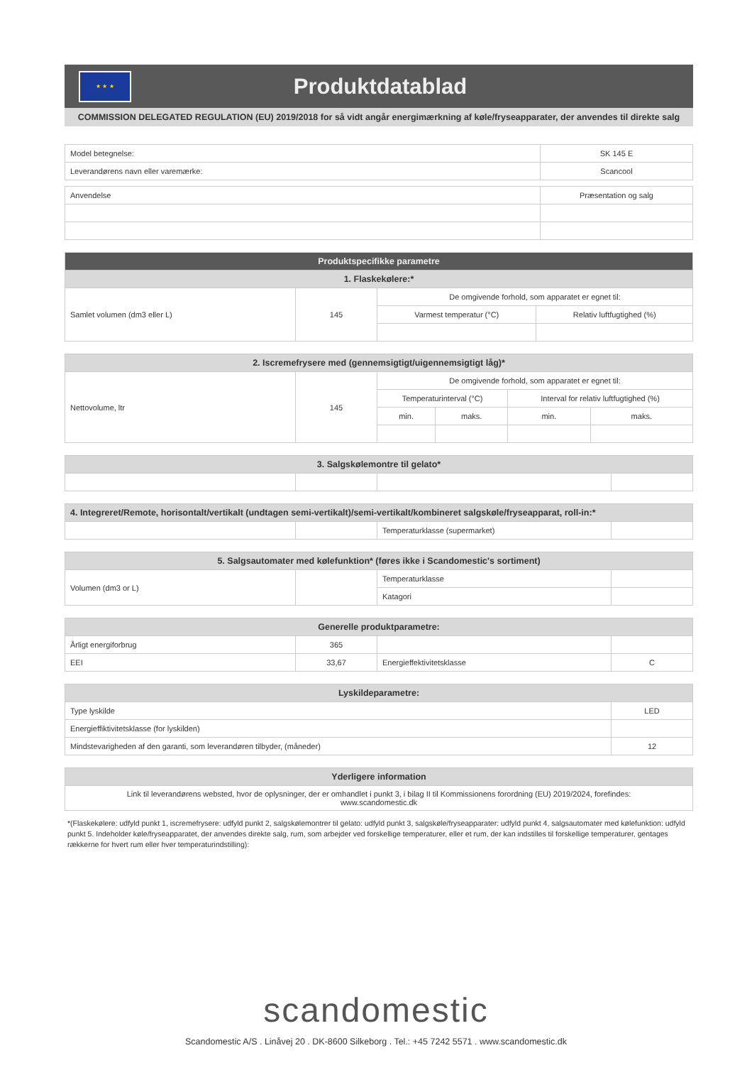★ ★ ★
Produktdatablad
COMMISSION DELEGATED REGULATION (EU) 2019/2018 for så vidt angår energimærkning af køle/fryseapparater, der anvendes til direkte salg
| Model betegnelse: | SK 145 E |
| Leverandørens navn eller varemærke: | Scancool |
| Anvendelse | Præsentation og salg |
| Produktspecifikke parametre | | | |
| --- | --- | --- | --- |
| 1. Flaskekølere:* | | | |
| Samlet volumen (dm3 eller L) | 145 | De omgivende forhold, som apparatet er egnet til: | |
| | | Varmest temperatur (°C) | Relativ luftfugtighed (%) |
| 2. Iscremefrysere med (gennemsigtigt/uigennemsigtigt låg)* | | | | | |
| --- | --- | --- | --- | --- | --- |
| Nettovolume, ltr | 145 | De omgivende forhold, som apparatet er egnet til: | | | |
| | | Temperaturinterval (°C) | | Interval for relativ luftfugtighed (%) | |
| | | min. | maks. | min. | maks. |
| 3. Salgskølemontre til gelato* | | | |
| --- | --- | --- | --- |
| 4. Integreret/Remote, horisontalt/vertikalt (undtagen semi-vertikalt)/semi-vertikalt/kombineret salgskøle/fryseapparat, roll-in:* | | | |
| --- | --- | --- | --- |
| | | Temperaturklasse (supermarket) | |
| 5. Salgsautomater med kølefunktion* (føres ikke i Scandomestic's sortiment) | | | |
| --- | --- | --- | --- |
| Volumen (dm3 or L) | | Temperaturklasse | |
| | | Katagori | |
| Generelle produktparametre: | | | |
| --- | --- | --- | --- |
| Årligt energiforbrug | 365 | | |
| EEI | 33,67 | Energieffektivitetsklasse | C |
| Lyskildeparametre: | |
| --- | --- |
| Type lyskilde | LED |
| Energieffiktivitetsklasse (for lyskilden) | |
| Mindstevarigheden af den garanti, som leverandøren tilbyder, (måneder) | 12 |
| Yderligere information |
| --- |
| Link til leverandørens websted, hvor de oplysninger, der er omhandlet i punkt 3, i bilag II til Kommissionens forordning (EU) 2019/2024, forefindes: www.scandomestic.dk |
*(Flaskekølere: udfyld punkt 1, iscremefrysere: udfyld punkt 2, salgskølemontrer til gelato: udfyld punkt 3, salgskøle/fryseapparater: udfyld punkt 4, salgsautomater med kølefunktion: udfyld punkt 5. Indeholder køle/fryseapparatet, der anvendes direkte salg, rum, som arbejder ved forskellige temperaturer, eller et rum, der kan indstilles til forskellige temperaturer, gentages rækkerne for hvert rum eller hver temperaturindstilling):
scandomestic
Scandomestic A/S . Linåvej 20 . DK-8600 Silkeborg . Tel.: +45 7242 5571 . www.scandomestic.dk